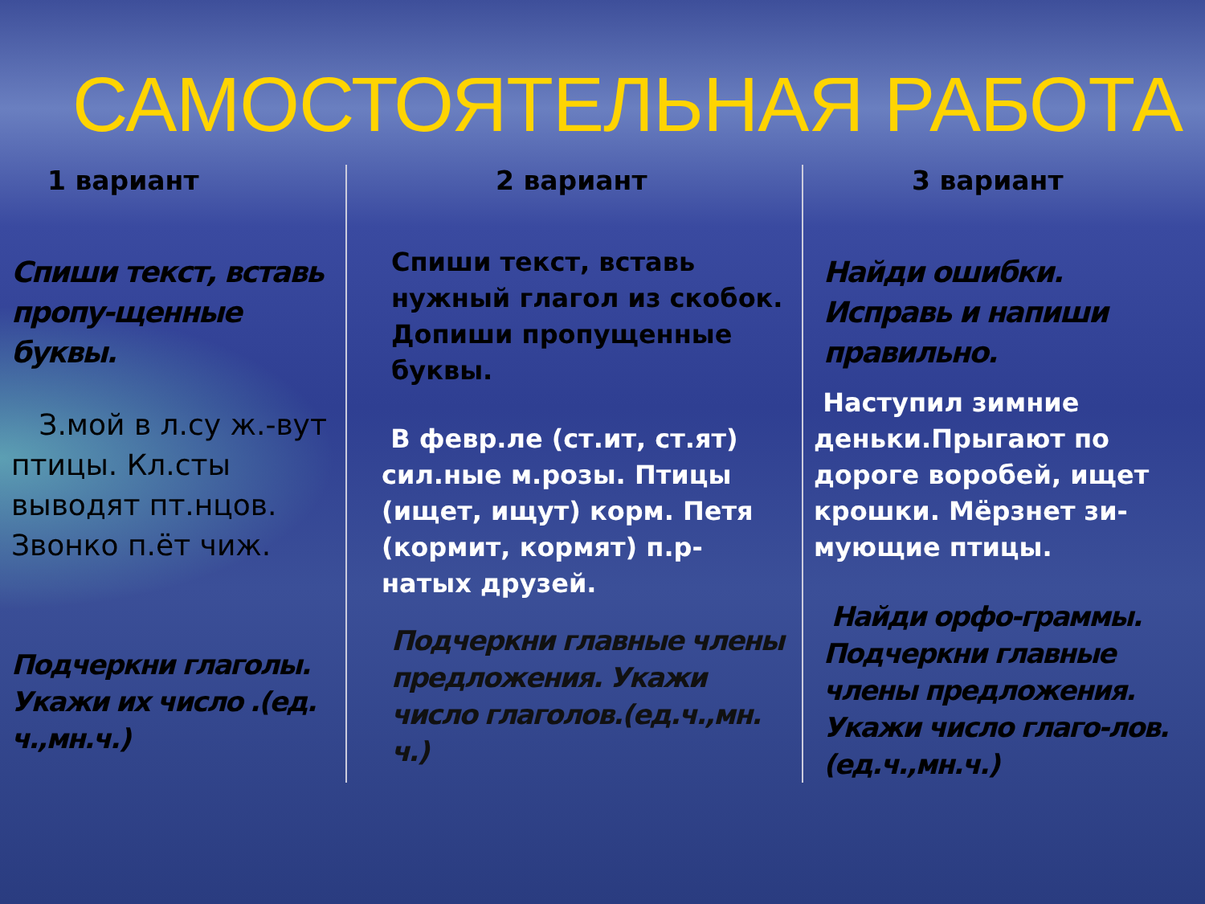САМОСТОЯТЕЛЬНАЯ РАБОТА
1 вариант
Спиши текст, вставь пропу-щенные буквы.
З.мой в л.су ж.-вут птицы. Кл.сты выводят пт.нцов. Звонко п.ёт чиж.
Подчеркни глаголы. Укажи их число .(ед. ч.,мн.ч.)
2 вариант
Спиши текст, вставь нужный глагол из скобок. Допиши пропущенные буквы.
В февр.ле (ст.ит, ст.ят) сил.ные м.розы. Птицы (ищет, ищут) корм. Петя (кормит, кормят) п.р-натых друзей.
Подчеркни главные члены предложения. Укажи число глаголов.(ед.ч.,мн. ч.)
3 вариант
Найди ошибки. Исправь и напиши правильно.
Наступил зимние деньки.Прыгают по дороге воробей, ищет крошки. Мёрзнет зи-мующие птицы.
Найди орфо-граммы. Подчеркни главные члены предложения. Укажи число глаго-лов. (ед.ч.,мн.ч.)